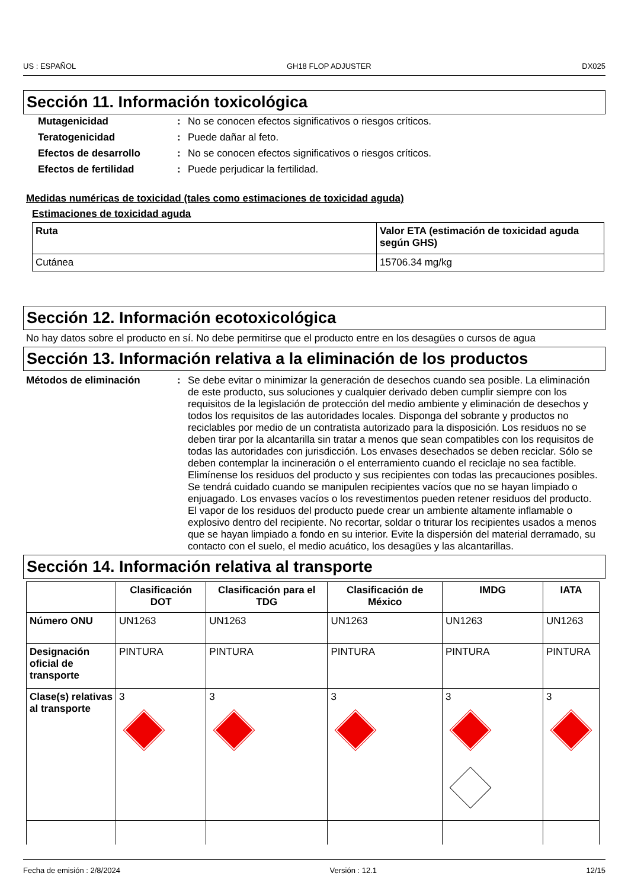US : ESPAÑOL GH18 FLOP ADJUSTER DX025
Sección 11. Información toxicológica
Mutagenicidad: No se conocen efectos significativos o riesgos críticos.
Teratogenicidad: Puede dañar al feto.
Efectos de desarrollo: No se conocen efectos significativos o riesgos críticos.
Efectos de fertilidad: Puede perjudicar la fertilidad.
Medidas numéricas de toxicidad (tales como estimaciones de toxicidad aguda)
Estimaciones de toxicidad aguda
| Ruta | Valor ETA (estimación de toxicidad aguda según GHS) |
| --- | --- |
| Cutánea | 15706.34 mg/kg |
Sección 12. Información ecotoxicológica
No hay datos sobre el producto en sí. No debe permitirse que el producto entre en los desagües o cursos de agua
Sección 13. Información relativa a la eliminación de los productos
Métodos de eliminación: Se debe evitar o minimizar la generación de desechos cuando sea posible. La eliminación de este producto, sus soluciones y cualquier derivado deben cumplir siempre con los requisitos de la legislación de protección del medio ambiente y eliminación de desechos y todos los requisitos de las autoridades locales. Disponga del sobrante y productos no reciclables por medio de un contratista autorizado para la disposición. Los residuos no se deben tirar por la alcantarilla sin tratar a menos que sean compatibles con los requisitos de todas las autoridades con jurisdicción. Los envases desechados se deben reciclar. Sólo se deben contemplar la incineración o el enterramiento cuando el reciclaje no sea factible. Elimínense los residuos del producto y sus recipientes con todas las precauciones posibles. Se tendrá cuidado cuando se manipulen recipientes vacíos que no se hayan limpiado o enjuagado. Los envases vacíos o los revestimentos pueden retener residuos del producto. El vapor de los residuos del producto puede crear un ambiente altamente inflamable o explosivo dentro del recipiente. No recortar, soldar o triturar los recipientes usados a menos que se hayan limpiado a fondo en su interior. Evite la dispersión del material derramado, su contacto con el suelo, el medio acuático, los desagües y las alcantarillas.
Sección 14. Información relativa al transporte
| | Clasificación DOT | Clasificación para el TDG | Clasificación de México | IMDG | IATA |
| --- | --- | --- | --- | --- | --- |
| Número ONU | UN1263 | UN1263 | UN1263 | UN1263 | UN1263 |
| Designación oficial de transporte | PINTURA | PINTURA | PINTURA | PINTURA | PINTURA |
| Clase(s) relativas al transporte | 3 | 3 | 3 | 3 | 3 |
Fecha de emisión : 2/8/2024 Versión : 12.1 12/15